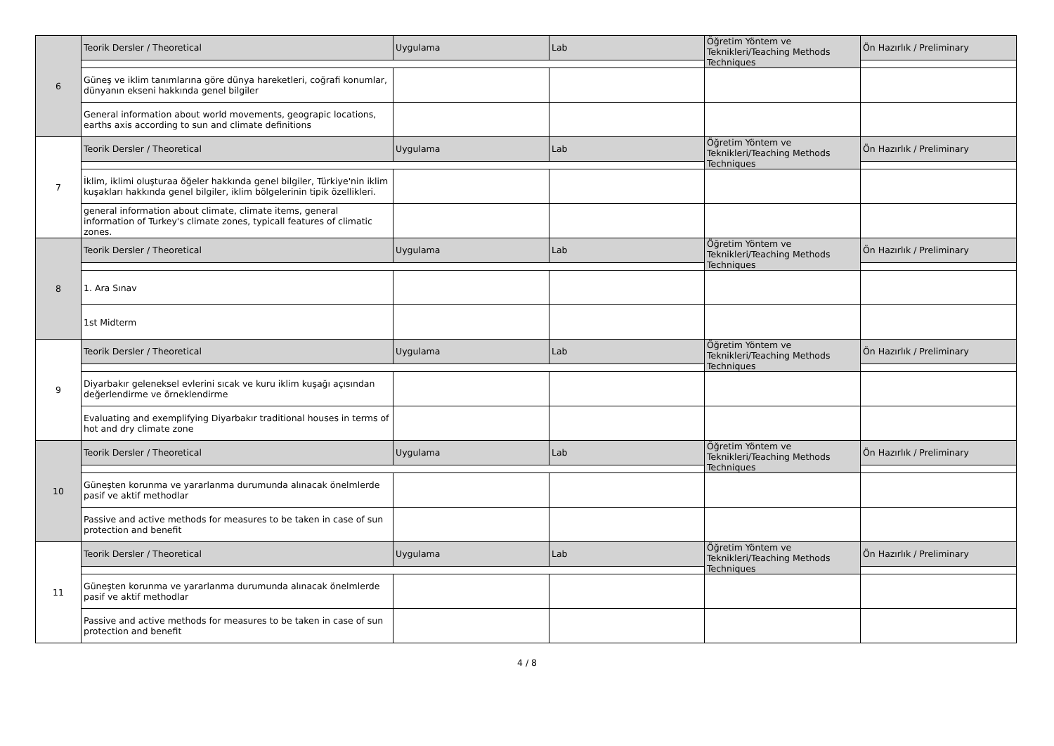| 6 | Teorik Dersler / Theoretical | Uygulama | Lab | Öğretim Yöntem ve Teknikleri/Teaching Methods Techniques | Ön Hazırlık / Preliminary |
| | Güneş ve iklim tanımlarına göre dünya hareketleri, coğrafi konumlar, dünyanın ekseni hakkında genel bilgiler | | | | |
| | General information about world movements, geograpic locations, earths axis according to sun and climate definitions | | | | |
| 7 | Teorik Dersler / Theoretical | Uygulama | Lab | Öğretim Yöntem ve Teknikleri/Teaching Methods Techniques | Ön Hazırlık / Preliminary |
| | İklim, iklimi oluşturaa öğeler hakkında genel bilgiler, Türkiye'nin iklim kuşakları hakkında genel bilgiler, iklim bölgelerinin tipik özellikleri. | | | | |
| | general information about climate, climate items, general information of Turkey's climate zones, typicall features of climatic zones. | | | | |
| 8 | Teorik Dersler / Theoretical | Uygulama | Lab | Öğretim Yöntem ve Teknikleri/Teaching Methods Techniques | Ön Hazırlık / Preliminary |
| | 1. Ara Sınav | | | | |
| | 1st Midterm | | | | |
| 9 | Teorik Dersler / Theoretical | Uygulama | Lab | Öğretim Yöntem ve Teknikleri/Teaching Methods Techniques | Ön Hazırlık / Preliminary |
| | Diyarbakır geleneksel evlerini sıcak ve kuru iklim kuşağı açısından değerlendirme ve örneklendirme | | | | |
| | Evaluating and exemplifying Diyarbakır traditional houses in terms of hot and dry climate zone | | | | |
| 10 | Teorik Dersler / Theoretical | Uygulama | Lab | Öğretim Yöntem ve Teknikleri/Teaching Methods Techniques | Ön Hazırlık / Preliminary |
| | Güneşten korunma ve yararlanma durumunda alınacak önelmlerde pasif ve aktif methodlar | | | | |
| | Passive and active methods for measures to be taken in case of sun protection and benefit | | | | |
| 11 | Teorik Dersler / Theoretical | Uygulama | Lab | Öğretim Yöntem ve Teknikleri/Teaching Methods Techniques | Ön Hazırlık / Preliminary |
| | Güneşten korunma ve yararlanma durumunda alınacak önelmlerde pasif ve aktif methodlar | | | | |
| | Passive and active methods for measures to be taken in case of sun protection and benefit | | | | |
4 / 8